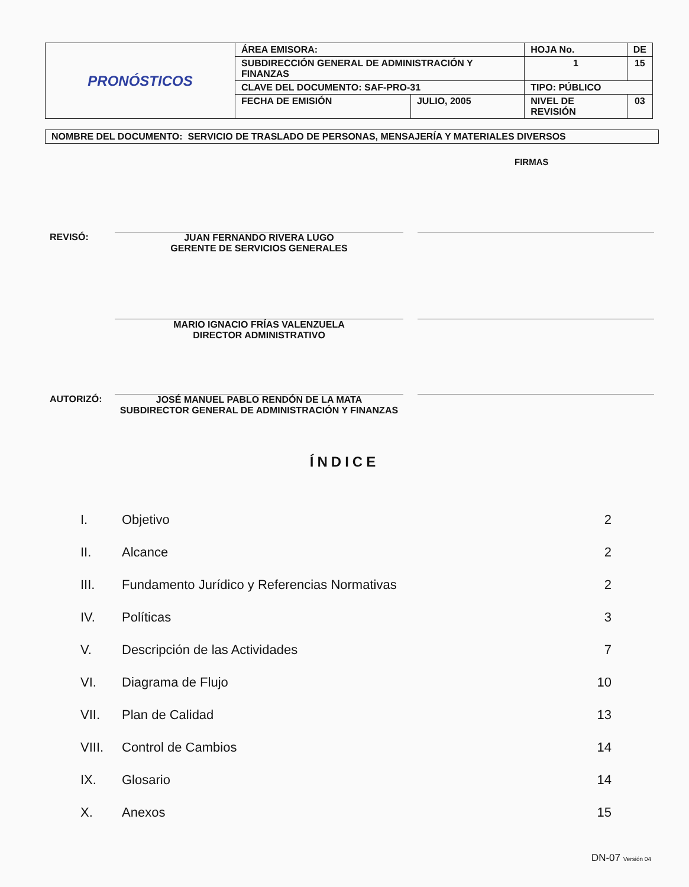| PRONÓSTICOS | ÁREA EMISORA: | | HOJA No. | | DE |
| | SUBDIRECCIÓN GENERAL DE ADMINISTRACIÓN Y FINANZAS | | 1 | | 15 |
| | CLAVE DEL DOCUMENTO: SAF-PRO-31 | | TIPO: PÚBLICO | | |
| | FECHA DE EMISIÓN | JULIO, 2005 | NIVEL DE REVISIÓN | 03 | |
NOMBRE DEL DOCUMENTO: SERVICIO DE TRASLADO DE PERSONAS, MENSAJERÍA Y MATERIALES DIVERSOS
FIRMAS
REVISÓ: JUAN FERNANDO RIVERA LUGO
GERENTE DE SERVICIOS GENERALES
MARIO IGNACIO FRÍAS VALENZUELA
DIRECTOR ADMINISTRATIVO
AUTORIZÓ: JOSÉ MANUEL PABLO RENDÓN DE LA MATA
SUBDIRECTOR GENERAL DE ADMINISTRACIÓN Y FINANZAS
ÍNDICE
| I. | Objetivo | 2 |
| II. | Alcance | 2 |
| III. | Fundamento Jurídico y Referencias Normativas | 2 |
| IV. | Políticas | 3 |
| V. | Descripción de las Actividades | 7 |
| VI. | Diagrama de Flujo | 10 |
| VII. | Plan de Calidad | 13 |
| VIII. | Control de Cambios | 14 |
| IX. | Glosario | 14 |
| X. | Anexos | 15 |
DN-07 Versión 04